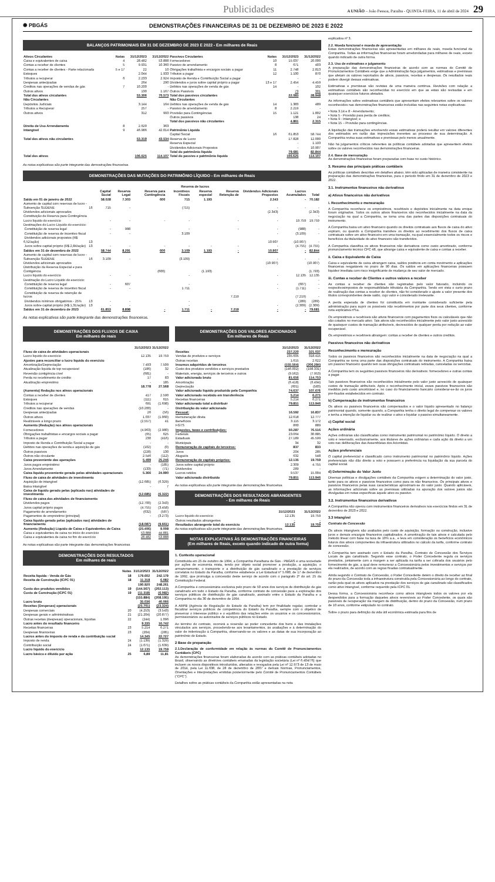Publicidades A UNIÃO – João Pessoa, Paraíba - QUINTA-FEIRA, 11 de abril de 2024 29
✺ PBGÁS DEMONSTRAÇÕES FINANCEIRAS DE 31 DE DEZEMBRO DE 2023 E 2022
BALANÇOS PATRIMONIAIS EM 31 DE DEZEMBRO DE 2023 E 2022 - Em milhares de Reais
| Ativos Circulantes | Notas | 31/12/2023 | 31/12/2022 | Passivos Circulantes | Notas | 31/12/2023 | 31/12/2022 |
| --- | --- | --- | --- | --- | --- | --- | --- |
| Caixa e equivalentes de caixa | 4 | 28.482 | 53.888 | Fornecedores | 10 | 15.037 | 20.000 |
| Contas a receber de clientes | 5 | 9.931 | 10.360 | Passivo de arrendamento | 8 | 671 | 403 |
| Contas a receber de clientes - Parte relacionada | 5 e 17 | 22 | 10 | Obrigações trabalhista e encargos sociais a pagar | 11 | 2.748 | 2.813 |
| Estoques | | 2.044 | 1.933 | Tributos a pagar | 12 | 1.100 | 870 |
| Tributos a recuperar | 6 | 2.233 | 2.924 | Imposto de Renda e Contribuição Social a pagar | | - | - |
| Despesas antecipadas | | 264 | 290 | Dividendos e juros sobre capital próprio a pagar | 13 e 17 | 2.454 | 4.459 |
| Créditos nas operações de vendas de gás | 7 | 10.200 | - | Débitos nas operações de venda de gás | 14 | - | 102 |
| Outros ativos | | 130 | 1.167 | Outros Passivos | | 73 | 301 |
| Total dos ativos circulantes | | 53.306 | 70.573 | Total dos passivos circulantes | | 22.083 | 28.948 |
| Não Circulantes | | | | Não Circulantes | | | |
| Depósitos Judiciais | | 3.144 | 164 | Débitos nas operações de venda de gás | 14 | 1.383 | 489 |
| Tributos a Recuperar | | 257 | - | Passivo de arrendamento | 8 | 2.219 | - |
| Outros ativos | | 312 | 993 | Provisão para Contingências | 15 | 1.121 | 1.802 |
| | | | | Outros passivos | | 138 | 24 |
| | | | | Total dos passivos não circulantes | | 4.861 | 2.315 |
| Direito de Uso Arrendamento | 8 | 2.620 | 363 | | | | |
| Intangível | 9 | 46.986 | 42.014 | Patrimônio Líquido | | | |
| | | | | Capital Social | 16 | 61.853 | 58.744 |
| Total dos ativos não circulantes | | 53.319 | 43.534 | Reserva de Lucro | | 17.828 | 12.000 |
| | | | | Reserva Especial | | - | 1.193 |
| | | | | Dividendos Adicionais Propostos | | - | 10.907 |
| | | | | Total do patrimônio líquido | | 79.681 | 82.844 |
| Total dos ativos | | 106.625 | 114.107 | Total do passivo e patrimônio líquido | | 106.625 | 114.107 |
As notas explicativas são parte integrante das demostrações financeiras.
DEMONSTRAÇÕES DAS MUTAÇÕES DO PATRIMÔNIO LÍQUIDO - Em milhares de Reais
| | | | Reserva de lucros | | | | | | | | |
| --- | --- | --- | --- | --- | --- | --- | --- | --- | --- | --- | --- |
| | | Capital Social | Reserva Legal | Reserva para Contingência | Incentivos Fiscais | Reserva especial | Reserva Retenção de | Dividendos Adicionais Propostos | Lucros Acumulados | Total | |
| Saldo em 01 de janeiro de 2022 | | 58.028 | 7.303 | 600 | 715 | 1.193 | | 2.343 | - | 70.182 | |
| Aumento de capital com reservas de lucro - Subvenção SUDENE | 16 | 715 | - | | (715) | | | - | - | - | |
| Dividendos adicionais aprovados | | | | | | | | (2.343) | | (2.343) | |
| Constituição de Reserva para Contingência | | | | | | | | | | - | |
| Lucro líquido do exercício | | - | - | - | - | | - | - | 19.759 | 19.759 | |
| Destinações do Lucro Líquido do exercício: | | | | | | | | | | | |
| Constituição de reserva legal | | - | 988 | | - | | - | - | (988) | - | |
| Constituição de reserva de incentivo fiscal | | - | - | | 3.109 | | | - | (3.109) | - | |
| Dividendos adicionais propostos (R$ 6,52/ação) | 13 | | | | | | | 10.907 | (10.907) | - | |
| Juros sobre capital próprio (R$ 2,84/ação) | 13 | - | - | - | - | - | - | - | (4.755) | (4.755) | |
| Saldos em 31 de dezembro de 2022 | | 58.744 | 8.291 | 600 | 3.109 | 1.193 | - | 10.907 | - | 82.844 | |
| Aumento de capital com reservas de lucro - Subvenção SUDENE | 16 | 3.109 | - | | (3.109) | | | - | - | - | |
| Dividendos adicionais aprovados | | | | | | | | (10.907) | | (10.907) | |
| Distribuição da Reserva Especial e para Contigência | | | | (600) | | (1.193) | | | | (1.793) | |
| Lucro líquido do exercício | | - | - | | - | | | - | 12.135 | 12.135 | |
| Destinação do Lucro Líquido do exercício: | | | | | | | | | | - | |
| Constituição de reserva legal | | - | 607 | | - | | | - | (607) | - | |
| Constituição de reserva de incentivo fiscal | | - | - | | 1.711 | | | - | (1.711) | - | |
| Constituição de reserva de retenção de lucros | | | | | | | 7.219 | | (7.219) | - | |
| Dividendos mínimos obrigatórios - 25% | 13 | - | - | | - | | | | (289) | (289) | |
| Juros sobre capital próprio (R$ 1,31/ação) | 13 | - | - | | - | | | - | (2.309) | (2.309) | |
| Saldos em 31 de dezembro de 2023 | | 61.853 | 8.898 | - | 1.711 | - | 7.219 | - | - | 79.681 | |
As notas explicativas são parte integrante das demonstrações financeiras.
DEMONSTRAÇÕES DOS FLUXOS DE CAIXA
Em milhares de reais
| | 31/12/2023 | 31/12/2022 |
| --- | --- | --- |
| Fluxo de caixa de atividades operacionais | | |
| Lucro líquido do exercício | 12.135 | 19.759 |
| Ajustes para reconciliar o lucro líquido do exercício | | |
| Amortização/Depreciação | 7.493 | 7.509 |
| Atualização líquida de top recuperável | (186) | 32 |
| Reversão contigência cível | (681) | - |
| Perda no recebimento de crédito | 17 | 83 |
| Atualização empréstimo | - | 185 |
| | 18.778 | 27.568 |
| (Aumento) Redução nos ativos operacionais | | |
| Contas a receber de clientes | 417 | 2.590 |
| Estoques | (111) | 615 |
| Tributos a recuperar | 691 | (1.698) |
| Créditos nas operações de vendas | (10.200) | - |
| Despesas antecipadas | 26 | (56) |
| Outros ativos | 1.037 | (1.060) |
| Realizáveis a longo prazo | (2.557) | 41 |
| Aumento (Redução) nos ativos operacionais | | |
| Fornecedores | (4.963) | (2.980) |
| Obrigações trabalhistas e encargos sociais a pagar | (65) | 625 |
| Tributos a pagar | 230 | (416) |
| Imposto de Renda e Contribuição Social a pagar | - | - |
| Débitos nas operações de venda e aquisição de gás | (102) | (0) |
| Outros passivos | (228) | 130 |
| Outros não circulante | 2.546 | (112) |
| Caixa proveniente das operações | 5.499 | 25.246 |
| Juros pagos empréstimo | - | (185) |
| Juros Arrendamento | (133) | (71) |
| Caixa líquido proveniente gerado pelas atividades operacionais | 5.366 | 24.990 |
| Fluxo de caixa de atividades de investimento | | |
| Aquisição de intangível | (12.685) | (6.329) |
| Baixa intangível | - | 7 |
| Caixa de líquido gerado pelas (aplicado nas) atividades de investimento | (12.685) | (6.322) |
| Fluxo de caixa das atividades de financiamento | | |
| Dividendos pagos | (12.700) | (2.343) |
| Juros capital próprio pagos | (4.755) | (3.458) |
| Pagamento de arrendamento | (632) | (587) |
| Pagamentos de empréstimo (principal) | - | (3.273) |
| Caixa líquido gerado pelas (aplicados nas) atividades de financiamento | (18.087) | (9.661) |
| Aumento (Redução) Líquido de Caixa e Equivalentes de Caixa | (25.406) | 9.008 |
| Caixa e equivalentes de caixa no início do exercício | 53.888 | 44.881 |
| Caixa e equivalentes de caixa no fim do exercício | 28.482 | 53.888 |
As notas explicativas são parte integrante das demonstrações financeiras
DEMONSTRAÇÕES DOS RESULTADOS
Em milhares de reais
| | Notas | 31/12/2023 | 31/12/2022 |
| --- | --- | --- | --- |
| Receita líquida - Venda de Gás | 18 | 179.602 | 242.179 |
| Receita de Construção (ICPC 01) | 18 | 11.318 | 6.082 |
| | | 190.920 | 248.261 |
| Custo dos produtos vendidos | 19 | (144.567) | (202.113) |
| Custo de Construção (ICPC 01) | 19 | (11.318) | (6.082) |
| | | (155.884) | (208.195) |
| Lucro bruto | | 35.036 | 40.066 |
| Receitas (Despesas) operacionais | | (25.701) | (23.324) |
| Despesas comerciais | 20 | (4.253) | (3.543) |
| Despesas gerais e administrativas | 21 | (21.204) | (20.877) |
| Outras receitas (despesas) operacionais, líquidas | 22 | (244) | 1.096 |
| Lucro antes do resultado financeiro | | 9.335 | 16.742 |
| Receitas financeiras | 23 | 5.214 | 6.271 |
| Despesas financeiras | 23 | (204) | (285) |
| Lucros antes do imposto de renda e da contribuição social | | 14.345 | 22.727 |
| Imposto de renda | 24 | (1.139) | (1.329) |
| Contribuição social | 24 | (1.071) | (1.639) |
| Lucro líquido do exercício | | 12.135 | 19.759 |
| Lucro básico e diluído por ação | 25 | 6,89 | 11,81 |
DEMONSTRAÇÕES DOS VALORES ADICIONADOS
Em milhares de Reais
| | 31/12/2023 | 31/12/2022 |
| --- | --- | --- |
| Receitas | 237.220 | 321.037 |
| Vendas de produtos e serviços | 235.605 | 318.415 |
| Outras receitas | 1.615 | 2.622 |
| Insumos adquiridos de terceiros | (155.564) | (206.284) |
| Custo dos produtos vendidos e serviços prestados | (146.002) | (198.331) |
| Materiais, energia, serviços de terceiros e outros | (9.562) | (7.953) |
| Valor adicionado bruto | 81.656 | 114.753 |
| Amortização | (6.418) | (6.494) |
| Depreciação | (601) | (583) |
| Valor adicionado líquido produzido pela Companhia | 74.637 | 107.676 |
| Valor adicionado recebido em transferência | 5.214 | 6.271 |
| Receitas financeiras | 5.214 | 6.271 |
| Valor adicionado total a distribuir | 79.851 | 113.946 |
| Distribuição do valor adicionado | | |
| Pessoal: | 16.592 | 16.837 |
| Remuneração direta | 12.618 | 12.777 |
| Benefícios | 3.115 | 3.172 |
| FGTS | 860 | 889 |
| Impostos, taxas e contribuições: | 50.287 | 76.516 |
| Federais | 23.064 | 30.885 |
| Estaduais | 27.189 | 45.599 |
| Municipais | 34 | 32 |
| Remuneração de capitais de terceiros: | 837 | 833 |
| Juros | 204 | 285 |
| Aluguéis | 632 | 548 |
| Remuneração de capitais próprios: | 12.135 | 19.759 |
| Juros sobre capital próprio | 2.309 | 4.755 |
| Dividendos | 289 | - |
| Lucros retidos | 9.537 | 15.004 |
| Valor adicionado distribuído | 79.851 | 113.946 |
As notas explicativas são parte integrante das demonstrações financeiras.
DEMONSTRAÇÕES DOS RESULTADOS ABRANGENTES
- Em milhares de Reais
| | 31/12/2023 | 31/12/2022 |
| --- | --- | --- |
| Lucro líquido do exercício | 12.135 | 19.759 |
| Outros resultados abrangentes | - | - |
| Resultados abrangente total do exercício | 12.135 | 19.759 |
As notas explicativas são parte integrante das demonstrações financeiras.
NOTAS EXPLICATIVAS ÀS DEMONSTRAÇÕES FINANCEIRAS
(Em milhares de Reais, exceto quando indicado de outra forma)
1. Contexto operacional
Constituída em 25 de outubro de 1994, a Companhia Paraibana de Gás - PBGÁS é uma sociedade por ações de economia mista, tendo por objeto social promover a produção, a aquisição, o armazenamento, o transporte e a distribuição de gás canalizado e a prestação de serviços correlatos no Estado da Paraíba, conforme estabelece a Lei Estadual n° 5.680, de 17 de dezembro de 1992, que promulga a concessão deste serviço de acordo com o parágrafo 2º do art. 25 da Constituição Federal.
A Companhia é concessionária exclusiva pelo prazo de 50 anos dos serviços de distribuição de gás canalizado em todo o Estado da Paraíba, conforme contrato de concessão para a exploração dos serviços públicos de distribuição de gás canalizado, assinado entre o Estado da Paraíba e a Companhia no dia 30 de dezembro de 1994.
A ARPB (Agência de Regulação do Estado da Paraíba) tem por finalidade regular, controlar e fiscalizar serviços públicos de competência do Estado da Paraíba, sempre com o objetivo de preservar o interesse público e o equilíbrio das relações entre os usuários e os concessionários, permissionários ou autorizados de serviços públicos no Estado.
Ao término do contrato, ocorrerá a reversão ao poder concedente dos bens e das instalações vinculados aos serviços, procedendo-se aos levantamentos, às avaliações e à determinação do valor de indenização à Companhia, observando-se os valores e as datas de sua incorporação ao patrimônio do Estado.
2 Base de preparação
2.1.Declaração de conformidade em relação às normas do Comitê de Pronunciamentos Contábeis (CPC)
As demonstrações financeiras foram elaboradas de acordo com as práticas contábeis adotadas no Brasil, observando as diretrizes contábeis emanadas da legislação societária (Lei nº 6.404/76) que incluem os novos dispositivos introduzidos, alterados e revogados pela Lei nº 12.973 de 13 de maio de 2014, pela Lei 11.638, de 28 de dezembro de 2007 e demais Normas, Pronunciamentos, Orientações e Interpretações emitidas posteriormente pelo Comitê de Pronunciamentos Contábeis ("CPC").
Detalhes sobre as práticas contábeis da Companhia estão apresentadas na nota
explicativa nº 3.
2.2. Moeda funcional e moeda de apresentação
Estas demonstrações financeiras são apresentadas em milhares de reais, moeda funcional da Companhia. Todas as informações financeiras foram arredondadas para milhares de reais, exceto quando indicado de outra forma.
2.3. Uso de estimativas e julgamento
A preparação das demonstrações financeiras de acordo com as normas do Comitê de Pronunciamentos Contábeis exige que a Administração faça julgamentos, estimativas e premissas que afetam os valores reportados de ativos, passivos, receitas e despesas. Os resultados reais podem divergir dessas estimativas.
Estimativas e premissas são revistas de uma maneira contínua. Revisões com relação a estimativas contábeis são reconhecidas no exercício em que as estas são revisadas e em quaisquer exercícios futuros afetados.
As informações sobre estimativas contábeis que apresentam efeitos relevantes sobre os valores reconhecidos nas demonstrações financeiras estão incluídas nas seguintes notas explicativas:
• Nota 3.14 e 8 - Arrendamento;
• Nota 5 - Provisão para perda de créditos;
• Nota 9 - Intangível; e
• Nota 15 – Provisão para contingências.
A liquidação das transações envolvendo essas estimativas poderá resultar em valores diferentes dos estimados em razão das imprecisões inerentes ao processo de sua determinação. A Companhia revisa suas estimativas e premissas pelo menos anualmente.
Não há julgamentos críticos referentes às políticas contábeis adotadas que apresentem efeitos sobre os valores reconhecidos nas demonstrações financeiras.
2.4. Base de mensuração
As demonstrações financeiras foram preparadas com base no custo histórico.
3. Resumo das principais práticas contábeis
As políticas contábeis descritas em detalhes abaixo, têm sido aplicadas de maneira consistente na preparação das demonstrações financeiras, para o período findo em 31 de dezembro de 2023 e 2022.
3.1. Instrumentos financeiros não derivativos
a) Ativos financeiros não derivativos
i. Reconhecimento e mensuração
A Companhia reconhece os empréstimos, recebíveis e depósitos inicialmente na data emque foram originados. Todos os outros ativos financeiros são reconhecidos inicialmente na data da negociação na qual a Companhia, se torna uma das partes das disposições contratuais do instrumento.
A Companhia baixa um ativo financeiro quando os direitos contratuais aos fluxos de caixa do ativo expiram, ou quando a Companhia transfere os direitos ao recebimento dos fluxos de caixa contratuais sobre um ativo financeiro em uma transação, na qual essencialmente todos os riscos e benefícios da titularidade do ativo financeiro são transferidos.
A Companhia classifica os ativos financeiros não derivativos como custo amortizado, conforme pronunciamento técnico CPC 48, que abrange caixa e equivalente de caixa e contas a receber.
ii. Caixa e Equivalente de Caixa
Caixa e equivalente de caixa abrangem caixa, saldos positivos em conta movimento e aplicações financeiras resgatáveis no prazo de 90 dias. Os saldos em aplicações financeiras possuem liquidez imediata com risco insignificante de mudança de seu valor de mercado.
iii. Contas a receber de Clientes e outros valores a receber
As contas a receber de clientes são registradas pelo valor faturado, incluindo os respectivosimpostos de responsabilidade tributária da Companhia. Tendo em vista o curto prazo de realização das contas a receber de clientes, não foi considerado o ajuste a valor presente dos títulos correspondentes deste saldo, cujo valor é considerado irrelevante.
A perda esperada de clientes foi constituída em montante considerado suficiente pela administração para suprir os possíveis não recebimentos por parte dos seus clientes, conforme nota explicativa nº5a.
Os empréstimos e recebíveis são ativos financeiros com pagamentos fixos ou calculáveis que não são cotados no mercado ativo. Tais ativos são reconhecidos inicialmente pelo valor justo acrescido de quaisquer custos de transação atribuíveis, decrescidos de qualquer perda por redução ao valor recuperável.
Os empréstimos e recebíveis abrangem: contas a receber de clientes e outros créditos.
Passivos financeiros não derivativos
Reconhecimento e mensuração
Todos os passivos financeiros são reconhecidos inicialmente na data de negociação na qual a Companhia se torna uma parte das disposições contratuais do instrumento. A Companhia baixa um passivo financeiro quando tem suas obrigações contratuais retiradas, canceladas ou vencidas.
A Companhia tem os seguintes passivos financeiros não derivativos: fornecedores e outras contas a pagar.
Tais passivos financeiros são reconhecidos inicialmente pelo valor justo acrescido de quaisquer custos de transação atribuíveis. Após o reconhecimento inicial, esses passivos financeiros são medidos pelo custo amortizável e, no caso do financiamento bancário considerar-se-ão os juros pré-fixados estabelecidos em contrato.
b) Compensação de instrumentos financeiros
Os ativos ou passivos financeiros são compensados e o valor líquido apresentado no balanço patrimonial quando, somente quando, a Companhia tenha o direito legal de compensar os valores e tenha a intenção de liquidar ou de realizar o ativo e liquidar o passivo simultaneamente.
c) Capital social
Ações ordinária
Ações ordinárias são classificadas como instrumento patrimonial no patrimônio líquido. O direito a voto é reservado, exclusivamente, aos titulares de ações ordinárias e cada ação dá direito a um voto nas deliberações das Assembleias dos Acionistas.
Ações preferenciais
O capital preferencial é classificado como instrumento patrimonial no patrimônio líquido. Ações preferenciais não dão direito a voto e possuem a preferência na liquidação da sua parcela do capital social.
d) Determinação do Valor Justo
Diversas políticas e divulgações contábeis da Companhia exigem a determinação do valor justo, tanto para os ativos e passivos financeiros como para os não financeiros. Os principais ativos e passivos financeiros pelas suas características aproximam-se do valor justo. Quando aplicáveis, as informações adicionais sobre as premissas utilizadas na apuração dos valores justos são divulgadas em notas específicas àquele ativo ou passivo.
3.2. Instrumentos financeiros derivativos
A Companhia não operou com instrumentos financeiros derivativos nos exercícios findos em 31 de dezembro de 2023 e 2022.
3.3 Intangível
Contrato de Concessão
Os ativos intangíveis são avaliados pelo custo de aquisição, formação ou construção, inclusive juros e demais encargos financeiros capitalizados. A amortização de tais ativos é calculada pelo método linear com base na taxa de 10% a.a., e leva em consideração os benefícios econômicos futuros dos ativos componentes da infraestrutura utilizados no cálculo da tarifa, conforme contrato de concessão.
A Companhia tem assinado com o Estado da Paraíba, Contrato de Concessão dos Serviços Locais de gás canalizado. Segundo esse contrato, o Poder Concedente regula os serviços prestados, juntamente com a margem a ser aplicada na tarifa a ser cobrada dos usuários pelo fornecimento de gás, a qual deve remunerar a Concessionária pelos investimentos e serviços por ela realizados, de acordo com as regras fixadas contratualmente.
Ainda segundo o Contrato de Concessão, o Poder Concedente detém o direito de receber ao final do prazo da Concessão toda a infraestrutura construída pela Concessionária ao longo do contrato, razão pela qual os ativos aplicados na prestação dos serviços de gás canalizado são classificados como ativo intangível, conforme requerido pela ICPC 01.
Dessa forma, a Concessionária reconhece como ativos intangíveis todos os valores por ela despendidos para a formação daqueles ativos reversíveis ao Poder Concedente, os quais são passíveis de recuperação via margem de distribuição, dentro do prazo da Concessão, num prazo de 10 anos, conforme estipulado no contrato.
Sobre o prazo para definição da vida útil econômica estimada para fins de